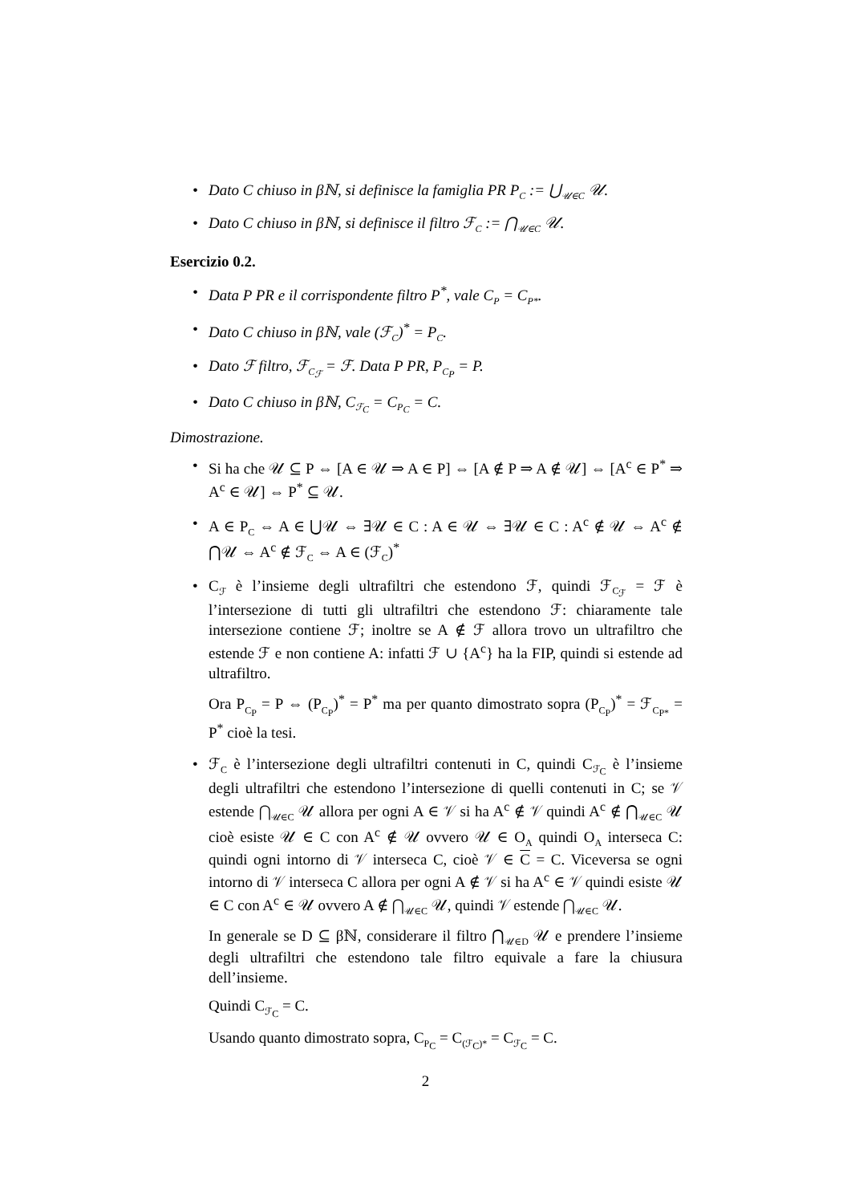• Dato C chiuso in βℕ, si definisce la famiglia PR P<sub>C</sub> := ⋃<sub>𝒰∈C</sub> 𝒰.
• Dato C chiuso in βℕ, si definisce il filtro ℱ<sub>C</sub> := ⋂<sub>𝒰∈C</sub> 𝒰.
Esercizio 0.2.
• Data P PR e il corrispondente filtro P<sup>*</sup>, vale C<sub>P</sub> = C<sub>P*</sub>.
• Dato C chiuso in βℕ, vale (ℱ<sub>C</sub>)<sup>*</sup> = P<sub>C</sub>.
• Dato ℱ filtro, ℱ<sub>C<sub>ℱ</sub></sub> = ℱ. Data P PR, P<sub>C<sub>P</sub></sub> = P.
• Dato C chiuso in βℕ, C<sub>ℱ<sub>C</sub></sub> = C<sub>P<sub>C</sub></sub> = C.
Dimostrazione.
• Si ha che 𝒰 ⊆ P ⇔ [A ∈ 𝒰 ⇒ A ∈ P] ⇔ [A ∉ P ⇒ A ∉ 𝒰] ⇔ [A<sup>c</sup> ∈ P<sup>*</sup> ⇒ A<sup>c</sup> ∈ 𝒰] ⇔ P<sup>*</sup> ⊆ 𝒰.
• A ∈ P<sub>C</sub> ⇔ A ∈ ⋃𝒰 ⇔ ∃𝒰 ∈ C : A ∈ 𝒰 ⇔ ∃𝒰 ∈ C : A<sup>c</sup> ∉ 𝒰 ⇔ A<sup>c</sup> ∉ ⋂𝒰 ⇔ A<sup>c</sup> ∉ ℱ<sub>C</sub> ⇔ A ∈ (ℱ<sub>C</sub>)<sup>*</sup>
•
C<sub>ℱ</sub> è l’insieme degli ultrafiltri che estendono ℱ, quindi ℱ<sub>C<sub>ℱ</sub></sub> = ℱ è l’intersezione di tutti gli ultrafiltri che estendono ℱ: chiaramente tale intersezione contiene ℱ; inoltre se A ∉ ℱ allora trovo un ultrafiltro che estende ℱ e non contiene A: infatti ℱ ∪ {A<sup>c</sup>} ha la FIP, quindi si estende ad ultrafiltro.
Ora P<sub>C<sub>P</sub></sub> = P ⇔ (P<sub>C<sub>P</sub></sub>)<sup>*</sup> = P<sup>*</sup> ma per quanto dimostrato sopra (P<sub>C<sub>P</sub></sub>)<sup>*</sup> = ℱ<sub>C<sub>P*</sub></sub> = P<sup>*</sup> cioè la tesi.
•
ℱ<sub>C</sub> è l’intersezione degli ultrafiltri contenuti in C, quindi C<sub>ℱ<sub>C</sub></sub> è l’insieme degli ultrafiltri che estendono l’intersezione di quelli contenuti in C; se 𝒱 estende ⋂<sub>𝒰∈C</sub> 𝒰 allora per ogni A ∈ 𝒱 si ha A<sup>c</sup> ∉ 𝒱 quindi A<sup>c</sup> ∉ ⋂<sub>𝒰∈C</sub> 𝒰 cioè esiste 𝒰 ∈ C con A<sup>c</sup> ∉ 𝒰 ovvero 𝒰 ∈ O<sub>A</sub> quindi O<sub>A</sub> interseca C: quindi ogni intorno di 𝒱 interseca C, cioè 𝒱 ∈ C = C. Viceversa se ogni intorno di 𝒱 interseca C allora per ogni A ∉ 𝒱 si ha A<sup>c</sup> ∈ 𝒱 quindi esiste 𝒰 ∈ C con A<sup>c</sup> ∈ 𝒰 ovvero A ∉ ⋂<sub>𝒰∈C</sub> 𝒰, quindi 𝒱 estende ⋂<sub>𝒰∈C</sub> 𝒰.
In generale se D ⊆ βℕ, considerare il filtro ⋂<sub>𝒰∈D</sub> 𝒰 e prendere l’insieme degli ultrafiltri che estendono tale filtro equivale a fare la chiusura dell’insieme.
Quindi C<sub>ℱ<sub>C</sub></sub> = C.
Usando quanto dimostrato sopra, C<sub>P<sub>C</sub></sub> = C<sub>(ℱ<sub>C</sub>)*</sub> = C<sub>ℱ<sub>C</sub></sub> = C.
2